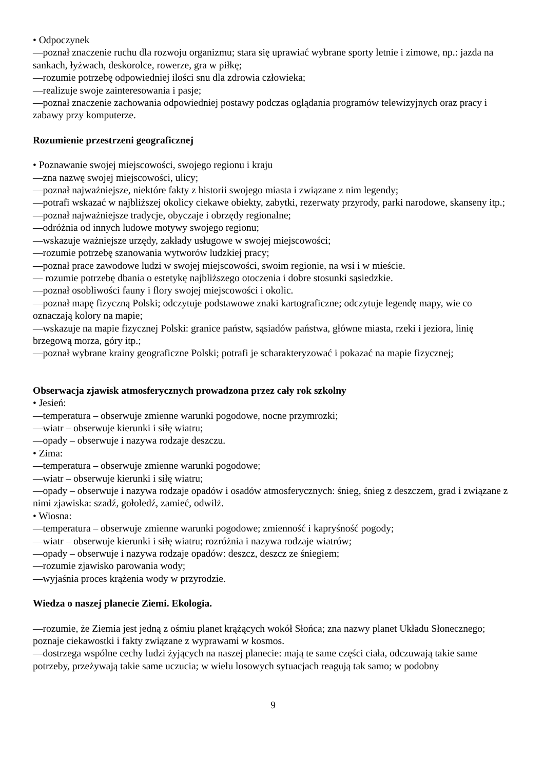• Odpoczynek
—poznał znaczenie ruchu dla rozwoju organizmu; stara się uprawiać wybrane sporty letnie i zimowe, np.: jazda na sankach, łyżwach, deskorolce, rowerze, gra w piłkę;
—rozumie potrzebę odpowiedniej ilości snu dla zdrowia człowieka;
—realizuje swoje zainteresowania i pasje;
—poznał znaczenie zachowania odpowiedniej postawy podczas oglądania programów telewizyjnych oraz pracy i zabawy przy komputerze.
Rozumienie przestrzeni geograficznej
• Poznawanie swojej miejscowości, swojego regionu i kraju
—zna nazwę swojej miejscowości, ulicy;
—poznał najważniejsze, niektóre fakty z historii swojego miasta i związane z nim legendy;
—potrafi wskazać w najbliższej okolicy ciekawe obiekty, zabytki, rezerwaty przyrody, parki narodowe, skanseny itp.;
—poznał najważniejsze tradycje, obyczaje i obrzędy regionalne;
—odróżnia od innych ludowe motywy swojego regionu;
—wskazuje ważniejsze urzędy, zakłady usługowe w swojej miejscowości;
—rozumie potrzebę szanowania wytworów ludzkiej pracy;
—poznał prace zawodowe ludzi w swojej miejscowości, swoim regionie, na wsi i w mieście.
— rozumie potrzebę dbania o estetykę najbliższego otoczenia i dobre stosunki sąsiedzkie.
—poznał osobliwości fauny i flory swojej miejscowości i okolic.
—poznał mapę fizyczną Polski; odczytuje podstawowe znaki kartograficzne; odczytuje legendę mapy, wie co oznaczają kolory na mapie;
—wskazuje na mapie fizycznej Polski: granice państw, sąsiadów państwa, główne miasta, rzeki i jeziora, linię brzegową morza, góry itp.;
—poznał wybrane krainy geograficzne Polski; potrafi je scharakteryzować i pokazać na mapie fizycznej;
Obserwacja zjawisk atmosferycznych prowadzona przez cały rok szkolny
• Jesień:
—temperatura – obserwuje zmienne warunki pogodowe, nocne przymrozki;
—wiatr – obserwuje kierunki i siłę wiatru;
—opady – obserwuje i nazywa rodzaje deszczu.
• Zima:
—temperatura – obserwuje zmienne warunki pogodowe;
—wiatr – obserwuje kierunki i siłę wiatru;
—opady – obserwuje i nazywa rodzaje opadów i osadów atmosferycznych: śnieg, śnieg z deszczem, grad i związane z nimi zjawiska: szadź, gołoledź, zamieć, odwilż.
• Wiosna:
—temperatura – obserwuje zmienne warunki pogodowe; zmienność i kapryśność pogody;
—wiatr – obserwuje kierunki i siłę wiatru; rozróżnia i nazywa rodzaje wiatrów;
—opady – obserwuje i nazywa rodzaje opadów: deszcz, deszcz ze śniegiem;
—rozumie zjawisko parowania wody;
—wyjaśnia proces krążenia wody w przyrodzie.
Wiedza o naszej planecie Ziemi. Ekologia.
—rozumie, że Ziemia jest jedną z ośmiu planet krążących wokół Słońca; zna nazwy planet Układu Słonecznego; poznaje ciekawostki i fakty związane z wyprawami w kosmos.
—dostrzega wspólne cechy ludzi żyjących na naszej planecie: mają te same części ciała, odczuwają takie same potrzeby, przeżywają takie same uczucia; w wielu losowych sytuacjach reagują tak samo; w podobny
9